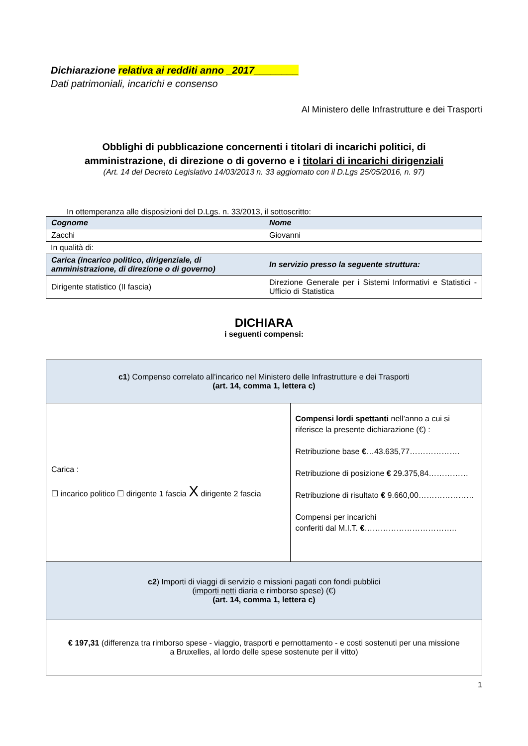Dichiarazione relativa ai redditi anno _2017________
Dati patrimoniali, incarichi e consenso
Al Ministero delle Infrastrutture e dei Trasporti
Obblighi di pubblicazione concernenti i titolari di incarichi politici, di
amministrazione, di direzione o di governo e i titolari di incarichi dirigenziali
(Art. 14 del Decreto Legislativo 14/03/2013 n. 33 aggiornato con il D.Lgs 25/05/2016, n. 97)
In ottemperanza alle disposizioni del D.Lgs. n. 33/2013, il sottoscritto:
| Cognome | Nome |
| Zacchi | Giovanni |
In qualità di:
| Carica (incarico politico, dirigenziale, di amministrazione, di direzione o di governo) | In servizio presso la seguente struttura: |
| Dirigente statistico (II fascia) | Direzione Generale per i Sistemi Informativi e Statistici - Ufficio di Statistica |
DICHIARA
i seguenti compensi:
| c1 ) Compenso correlato all’incarico nel Ministero delle Infrastrutture e dei Trasporti (art. 14, comma 1, lettera c) | |
| Carica : ☐ incarico politico ☐ dirigente 1 fascia X dirigente 2 fascia | Compensi lordi spettanti nell’anno a cui si riferisce la presente dichiarazione (€) : Retribuzione base € …43.635,77………………. Retribuzione di posizione € 29.375,84…………… Retribuzione di risultato € 9.660,00………………… Compensi per incarichi conferiti dal M.I.T. € …………………………….. |
| c2 ) Importi di viaggi di servizio e missioni pagati con fondi pubblici ( importi netti diaria e rimborso spese) (€) (art. 14, comma 1, lettera c) | |
| € 197,31 (differenza tra rimborso spese - viaggio, trasporti e pernottamento - e costi sostenuti per una missione a Bruxelles, al lordo delle spese sostenute per il vitto) | |
1